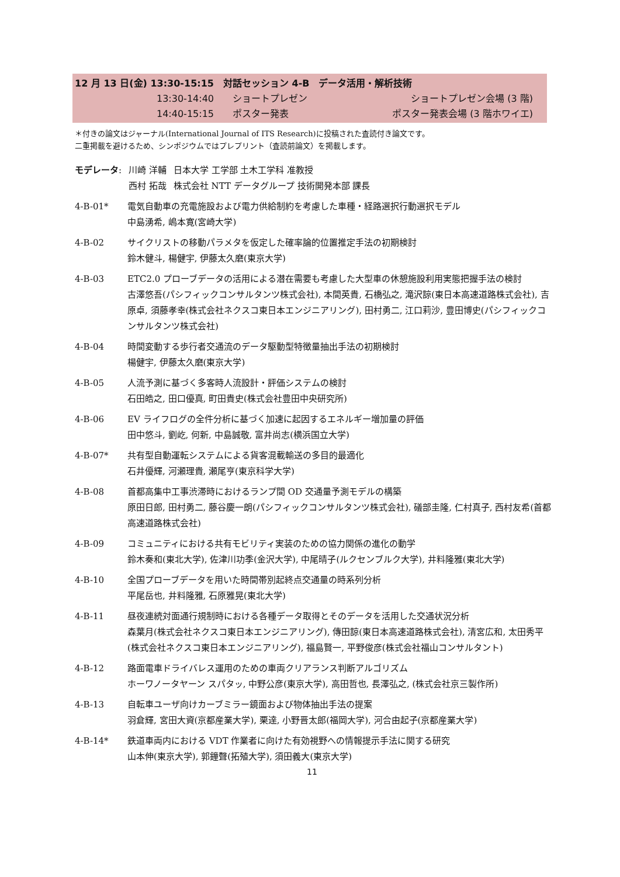12 月 13 日(金) 13:30-15:15　対話セッション 4-B　データ活用・解析技術
13:30-14:40 ショートプレゼン ショートプレゼン会場 (3 階)
14:40-15:15 ポスター発表 ポスター発表会場 (3 階ホワイエ)
＊付きの論文はジャーナル(International Journal of ITS Research)に投稿された査読付き論文です。
二重掲載を避けるため、シンポジウムではプレプリント（査読前論文）を掲載します。
| モデレータ : | 川崎 洋輔 | 日本大学 工学部 土木工学科 准教授 |
| | 西村 拓哉 | 株式会社 NTT データグループ 技術開発本部 課長 |
4-B-01* 電気自動車の充電施設および電力供給制約を考慮した車種・経路選択行動選択モデル
中島湧希, 嶋本寛(宮崎大学)
4-B-02 サイクリストの移動パラメタを仮定した確率論的位置推定手法の初期検討
鈴木健斗, 楊健宇, 伊藤太久磨(東京大学)
4-B-03 ETC2.0 プローブデータの活用による潜在需要も考慮した大型車の休憩施設利用実態把握手法の検討
古澤悠吾(パシフィックコンサルタンツ株式会社), 本間英貴, 石橋弘之, 滝沢諒(東日本高速道路株式会社), 吉原卓, 須藤孝幸(株式会社ネクスコ東日本エンジニアリング), 田村勇二, 江口莉沙, 豊田博史(パシフィックコンサルタンツ株式会社)
4-B-04 時間変動する歩行者交通流のデータ駆動型特徴量抽出手法の初期検討
楊健宇, 伊藤太久磨(東京大学)
4-B-05 人流予測に基づく多客時人流設計・評価システムの検討
石田皓之, 田口優真, 町田貴史(株式会社豊田中央研究所)
4-B-06 EV ライフログの全件分析に基づく加速に起因するエネルギー増加量の評価
田中悠斗, 劉屹, 何新, 中島誠敬, 富井尚志(横浜国立大学)
4-B-07* 共有型自動運転システムによる貨客混載輸送の多目的最適化
石井優輝, 河瀬理貴, 瀬尾亨(東京科学大学)
4-B-08 首都高集中工事渋滞時におけるランプ間 OD 交通量予測モデルの構築
原田日郎, 田村勇二, 藤谷慶一朗(パシフィックコンサルタンツ株式会社), 礒部圭隆, 仁村真子, 西村友希(首都高速道路株式会社)
4-B-09 コミュニティにおける共有モビリティ実装のための協力関係の進化の動学
鈴木奏和(東北大学), 佐津川功季(金沢大学), 中尾晴子(ルクセンブルク大学), 井料隆雅(東北大学)
4-B-10 全国プローブデータを用いた時間帯別起終点交通量の時系列分析
平尾岳也, 井料隆雅, 石原雅晃(東北大学)
4-B-11 昼夜連続対面通行規制時における各種データ取得とそのデータを活用した交通状況分析
森葉月(株式会社ネクスコ東日本エンジニアリング), 傳田諒(東日本高速道路株式会社), 清宮広和, 太田秀平(株式会社ネクスコ東日本エンジニアリング), 福島賢一, 平野俊彦(株式会社福山コンサルタント)
4-B-12 路面電車ドライバレス運用のための車両クリアランス判断アルゴリズム
ホーワノータヤーン スパタッ, 中野公彦(東京大学), 高田哲也, 長澤弘之, (株式会社京三製作所)
4-B-13 自転車ユーザ向けカーブミラー鏡面および物体抽出手法の提案
羽倉輝, 宮田大資(京都産業大学), 栗達, 小野晋太郎(福岡大学), 河合由起子(京都産業大学)
4-B-14* 鉄道車両内における VDT 作業者に向けた有効視野への情報提示手法に関する研究
山本伸(東京大学), 郭鐘聲(拓殖大学), 須田義大(東京大学)
11